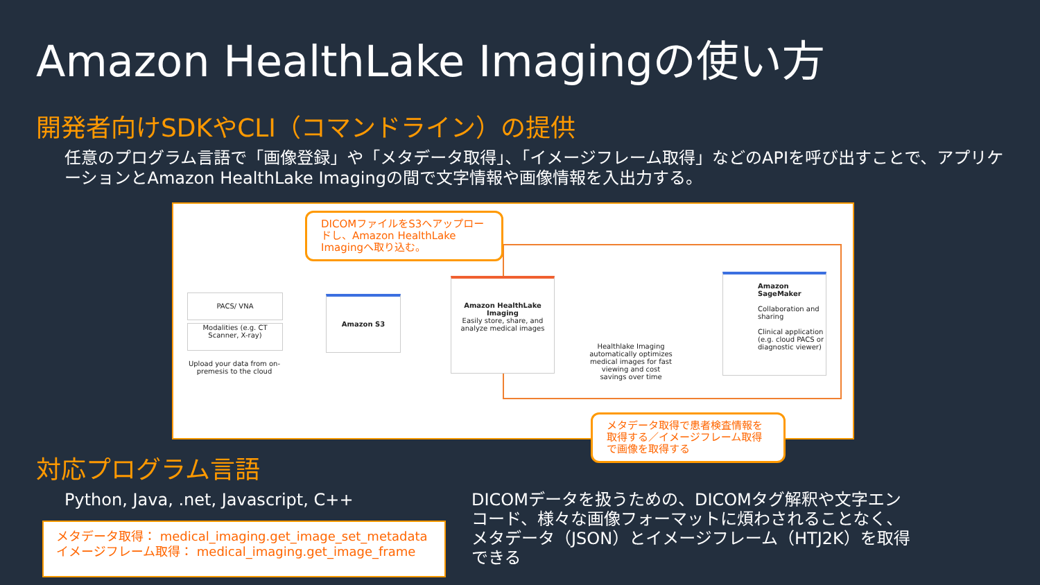Amazon HealthLake Imagingの使い方
開発者向けSDKやCLI（コマンドライン）の提供
任意のプログラム言語で「画像登録」や「メタデータ取得」、「イメージフレーム取得」などのAPIを呼び出すことで、アプリケーションとAmazon HealthLake Imagingの間で文字情報や画像情報を入出力する。
PACS/ VNA
Modalities (e.g. CT Scanner, X-ray)
Upload your data from on-premesis to the cloud
Amazon S3
Amazon HealthLake Imaging
Easily store, share, and analyze medical images
Healthlake Imaging automatically optimizes medical images for fast viewing and cost savings over time
Amazon SageMaker
Collaboration and sharing
Clinical application (e.g. cloud PACS or diagnostic viewer)
DICOMファイルをS3へアップロードし、Amazon HealthLake Imagingへ取り込む。
メタデータ取得で患者検査情報を取得する／イメージフレーム取得で画像を取得する
対応プログラム言語
Python, Java, .net, Javascript, C++
メタデータ取得： medical_imaging.get_image_set_metadata
イメージフレーム取得： medical_imaging.get_image_frame
DICOMデータを扱うための、DICOMタグ解釈や文字エンコード、様々な画像フォーマットに煩わされることなく、メタデータ（JSON）とイメージフレーム（HTJ2K）を取得できる